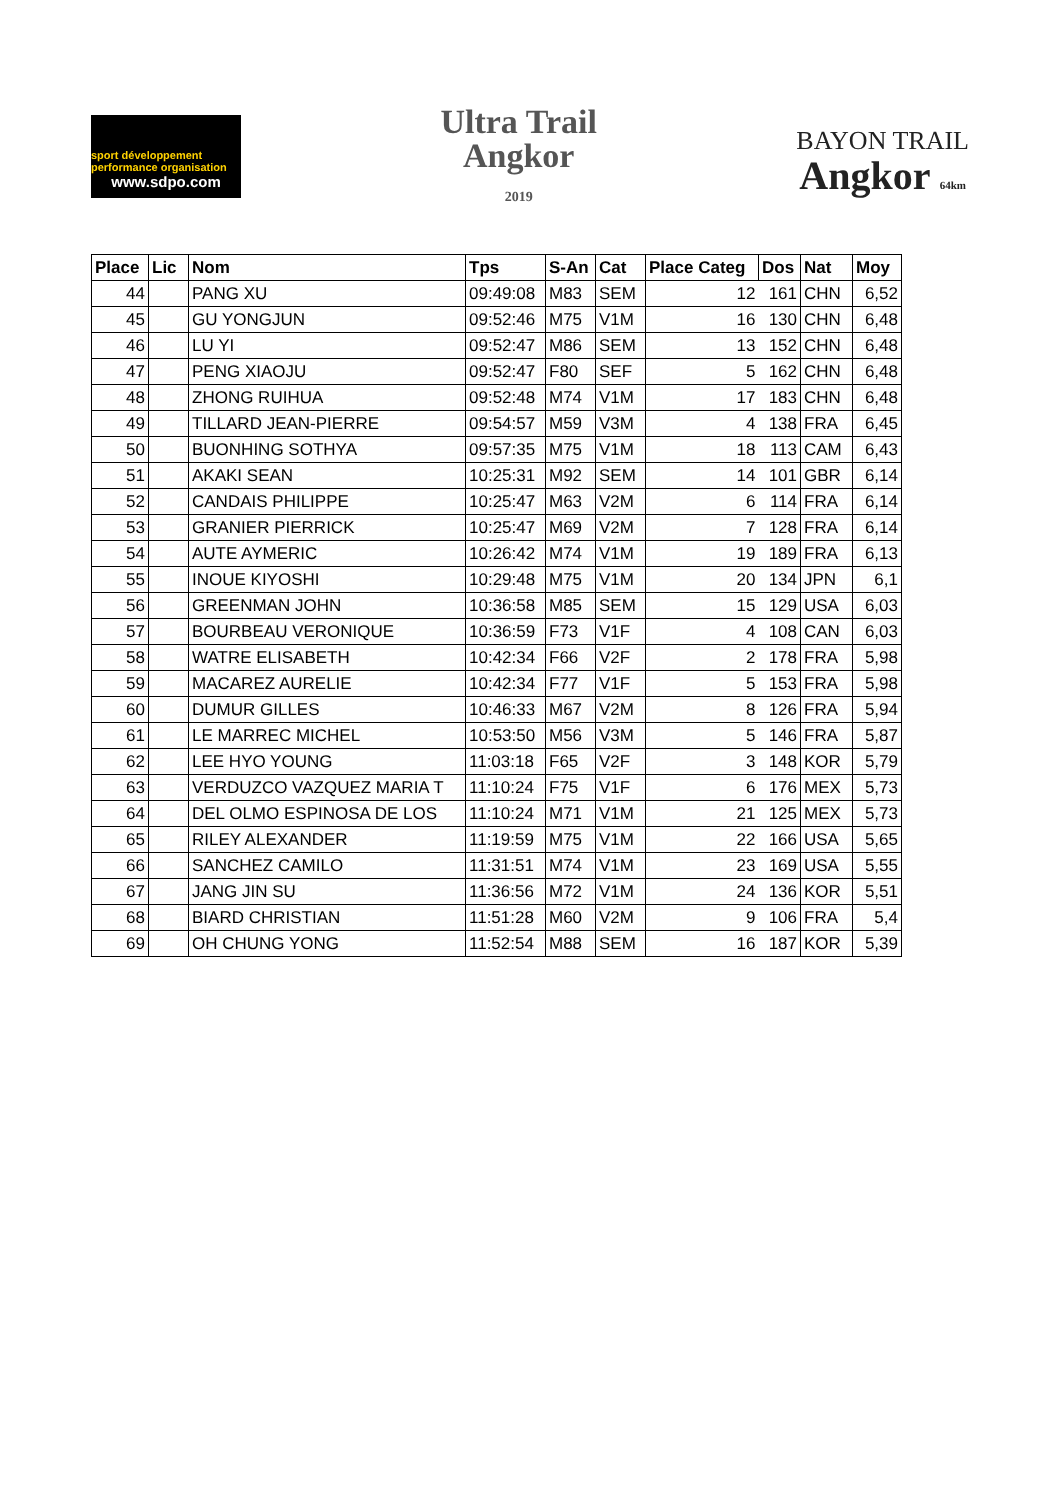sport développement performance organisation
www.sdpo.com
Ultra Trail
Angkor
2019
BAYON TRAIL
Angkor 64km
| Place | Lic | Nom | Tps | S-An | Cat | Place Categ | Dos | Nat | Moy |
| --- | --- | --- | --- | --- | --- | --- | --- | --- | --- |
| 44 | | PANG XU | 09:49:08 | M83 | SEM | 12 | 161 | CHN | 6,52 |
| 45 | | GU YONGJUN | 09:52:46 | M75 | V1M | 16 | 130 | CHN | 6,48 |
| 46 | | LU YI | 09:52:47 | M86 | SEM | 13 | 152 | CHN | 6,48 |
| 47 | | PENG XIAOJU | 09:52:47 | F80 | SEF | 5 | 162 | CHN | 6,48 |
| 48 | | ZHONG RUIHUA | 09:52:48 | M74 | V1M | 17 | 183 | CHN | 6,48 |
| 49 | | TILLARD JEAN-PIERRE | 09:54:57 | M59 | V3M | 4 | 138 | FRA | 6,45 |
| 50 | | BUONHING SOTHYA | 09:57:35 | M75 | V1M | 18 | 113 | CAM | 6,43 |
| 51 | | AKAKI SEAN | 10:25:31 | M92 | SEM | 14 | 101 | GBR | 6,14 |
| 52 | | CANDAIS PHILIPPE | 10:25:47 | M63 | V2M | 6 | 114 | FRA | 6,14 |
| 53 | | GRANIER PIERRICK | 10:25:47 | M69 | V2M | 7 | 128 | FRA | 6,14 |
| 54 | | AUTE AYMERIC | 10:26:42 | M74 | V1M | 19 | 189 | FRA | 6,13 |
| 55 | | INOUE KIYOSHI | 10:29:48 | M75 | V1M | 20 | 134 | JPN | 6,1 |
| 56 | | GREENMAN JOHN | 10:36:58 | M85 | SEM | 15 | 129 | USA | 6,03 |
| 57 | | BOURBEAU VERONIQUE | 10:36:59 | F73 | V1F | 4 | 108 | CAN | 6,03 |
| 58 | | WATRE ELISABETH | 10:42:34 | F66 | V2F | 2 | 178 | FRA | 5,98 |
| 59 | | MACAREZ AURELIE | 10:42:34 | F77 | V1F | 5 | 153 | FRA | 5,98 |
| 60 | | DUMUR GILLES | 10:46:33 | M67 | V2M | 8 | 126 | FRA | 5,94 |
| 61 | | LE MARREC MICHEL | 10:53:50 | M56 | V3M | 5 | 146 | FRA | 5,87 |
| 62 | | LEE HYO YOUNG | 11:03:18 | F65 | V2F | 3 | 148 | KOR | 5,79 |
| 63 | | VERDUZCO VAZQUEZ MARIA T | 11:10:24 | F75 | V1F | 6 | 176 | MEX | 5,73 |
| 64 | | DEL OLMO ESPINOSA DE LOS | 11:10:24 | M71 | V1M | 21 | 125 | MEX | 5,73 |
| 65 | | RILEY ALEXANDER | 11:19:59 | M75 | V1M | 22 | 166 | USA | 5,65 |
| 66 | | SANCHEZ CAMILO | 11:31:51 | M74 | V1M | 23 | 169 | USA | 5,55 |
| 67 | | JANG JIN SU | 11:36:56 | M72 | V1M | 24 | 136 | KOR | 5,51 |
| 68 | | BIARD CHRISTIAN | 11:51:28 | M60 | V2M | 9 | 106 | FRA | 5,4 |
| 69 | | OH CHUNG YONG | 11:52:54 | M88 | SEM | 16 | 187 | KOR | 5,39 |